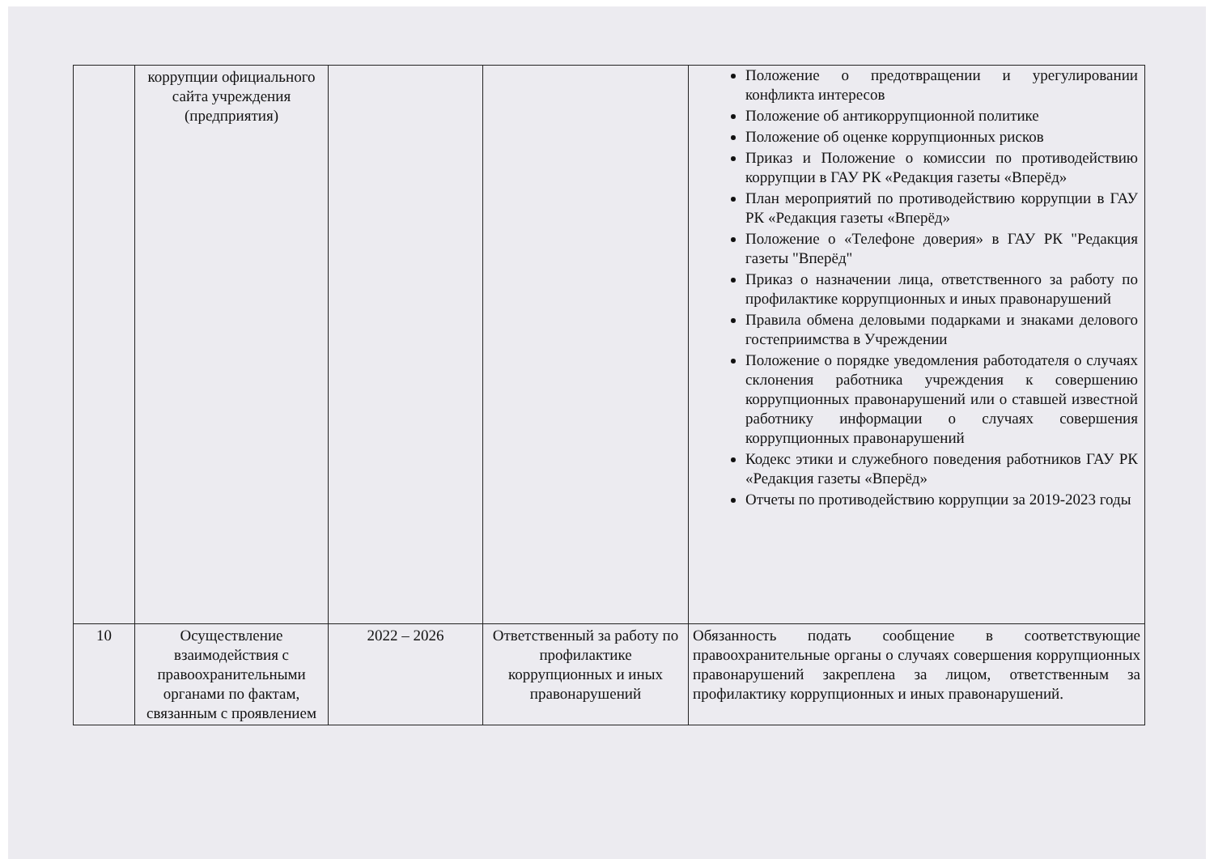| | коррупции официального сайта учреждения (предприятия) | | | Положение о предотвращении и урегулировании конфликта интересов Положение об антикоррупционной политике Положение об оценке коррупционных рисков Приказ и Положение о комиссии по противодействию коррупции в ГАУ РК «Редакция газеты «Вперёд» План мероприятий по противодействию коррупции в ГАУ РК «Редакция газеты «Вперёд» Положение о «Телефоне доверия» в ГАУ РК "Редакция газеты "Вперёд" Приказ о назначении лица, ответственного за работу по профилактике коррупционных и иных правонарушений Правила обмена деловыми подарками и знаками делового гостеприимства в Учреждении Положение о порядке уведомления работодателя о случаях склонения работника учреждения к совершению коррупционных правонарушений или о ставшей известной работнику информации о случаях совершения коррупционных правонарушений Кодекс этики и служебного поведения работников ГАУ РК «Редакция газеты «Вперёд» Отчеты по противодействию коррупции за 2019-2023 годы |
| 10 | Осуществление взаимодействия с правоохранительными органами по фактам, связанным с проявлением | 2022 – 2026 | Ответственный за работу по профилактике коррупционных и иных правонарушений | Обязанность подать сообщение в соответствующие правоохранительные органы о случаях совершения коррупционных правонарушений закреплена за лицом, ответственным за профилактику коррупционных и иных правонарушений. |